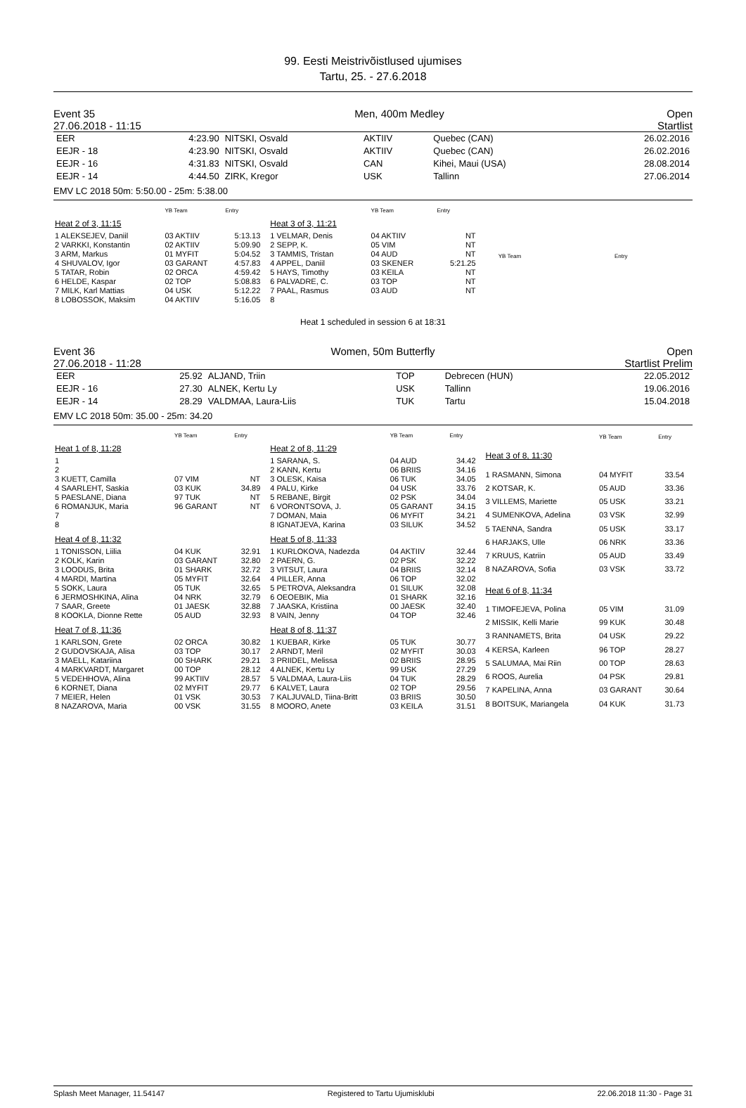99. Eesti Meistrivõistlused ujumises
Tartu, 25. - 27.6.2018
Event 35
27.06.2018 - 11:15 Men, 400m Medley Open
Startlist
| EER | 4:23.90 | NITSKI, Osvald | AKTIIV | Quebec (CAN) | 26.02.2016 |
| EEJR - 18 | 4:23.90 | NITSKI, Osvald | AKTIIV | Quebec (CAN) | 26.02.2016 |
| EEJR - 16 | 4:31.83 | NITSKI, Osvald | CAN | Kihei, Maui (USA) | 28.08.2014 |
| EEJR - 14 | 4:44.50 | ZIRK, Kregor | USK | Tallinn | 27.06.2014 |
EMV LC 2018 50m: 5:50.00 - 25m: 5:38.00
| | YB Team | Entry |
| --- | --- | --- |
| Heat 2 of 3, 11:15 | | |
| 1 ALEKSEJEV, Daniil | 03 AKTIIV | 5:13.13 |
| 2 VARKKI, Konstantin | 02 AKTIIV | 5:09.90 |
| 3 ARM, Markus | 01 MYFIT | 5:04.52 |
| 4 SHUVALOV, Igor | 03 GARANT | 4:57.83 |
| 5 TATAR, Robin | 02 ORCA | 4:59.42 |
| 6 HELDE, Kaspar | 02 TOP | 5:08.83 |
| 7 MILK, Karl Mattias | 04 USK | 5:12.22 |
| 8 LOBOSSOK, Maksim | 04 AKTIIV | 5:16.05 |
| | YB Team | Entry |
| --- | --- | --- |
| Heat 3 of 3, 11:21 | | |
| 1 VELMAR, Denis | 04 AKTIIV | NT |
| 2 SEPP, K. | 05 VIM | NT |
| 3 TAMMIS, Tristan | 04 AUD | NT |
| 4 APPEL, Daniil | 03 SKENER | 5:21.25 |
| 5 HAYS, Timothy | 03 KEILA | NT |
| 6 PALVADRE, C. | 03 TOP | NT |
| 7 PAAL, Rasmus | 03 AUD | NT |
| 8 | | |
| | YB Team | Entry |
| --- | --- | --- |
Heat 1 scheduled in session 6 at 18:31
Event 36
27.06.2018 - 11:28 Women, 50m Butterfly Open
Startlist Prelim
| EER | 25.92 | ALJAND, Triin | TOP | Debrecen (HUN) | 22.05.2012 |
| EEJR - 16 | 27.30 | ALNEK, Kertu Ly | USK | Tallinn | 19.06.2016 |
| EEJR - 14 | 28.29 | VALDMAA, Laura-Liis | TUK | Tartu | 15.04.2018 |
EMV LC 2018 50m: 35.00 - 25m: 34.20
| | YB Team | Entry |
| --- | --- | --- |
| Heat 1 of 8, 11:28 | | |
| 1 | | |
| 2 | | |
| 3 KUETT, Camilla | 07 VIM | NT |
| 4 SAARLEHT, Saskia | 03 KUK | 34.89 |
| 5 PAESLANE, Diana | 97 TUK | NT |
| 6 ROMANJUK, Maria | 96 GARANT | NT |
| 7 | | |
| 8 | | |
| Heat 4 of 8, 11:32 | | |
| 1 TONISSON, Liilia | 04 KUK | 32.91 |
| 2 KOLK, Karin | 03 GARANT | 32.80 |
| 3 LOODUS, Brita | 01 SHARK | 32.72 |
| 4 MARDI, Martina | 05 MYFIT | 32.64 |
| 5 SOKK, Laura | 05 TUK | 32.65 |
| 6 JERMOSHKINA, Alina | 04 NRK | 32.79 |
| 7 SAAR, Greete | 01 JAESK | 32.88 |
| 8 KOOKLA, Dionne Rette | 05 AUD | 32.93 |
| Heat 7 of 8, 11:36 | | |
| 1 KARLSON, Grete | 02 ORCA | 30.82 |
| 2 GUDOVSKAJA, Alisa | 03 TOP | 30.17 |
| 3 MAELL, Katariina | 00 SHARK | 29.21 |
| 4 MARKVARDT, Margaret | 00 TOP | 28.12 |
| 5 VEDEHHOVA, Alina | 99 AKTIIV | 28.57 |
| 6 KORNET, Diana | 02 MYFIT | 29.77 |
| 7 MEIER, Helen | 01 VSK | 30.53 |
| 8 NAZAROVA, Maria | 00 VSK | 31.55 |
| | YB Team | Entry |
| --- | --- | --- |
| Heat 2 of 8, 11:29 | | |
| 1 SARANA, S. | 04 AUD | 34.42 |
| 2 KANN, Kertu | 06 BRIIS | 34.16 |
| 3 OLESK, Kaisa | 06 TUK | 34.05 |
| 4 PALU, Kirke | 04 USK | 33.76 |
| 5 REBANE, Birgit | 02 PSK | 34.04 |
| 6 VORONTSOVA, J. | 05 GARANT | 34.15 |
| 7 DOMAN, Maia | 06 MYFIT | 34.21 |
| 8 IGNATJEVA, Karina | 03 SILUK | 34.52 |
| Heat 5 of 8, 11:33 | | |
| 1 KURLOKOVA, Nadezda | 04 AKTIIV | 32.44 |
| 2 PAERN, G. | 02 PSK | 32.22 |
| 3 VITSUT, Laura | 04 BRIIS | 32.14 |
| 4 PILLER, Anna | 06 TOP | 32.02 |
| 5 PETROVA, Aleksandra | 01 SILUK | 32.08 |
| 6 OEOEBIK, Mia | 01 SHARK | 32.16 |
| 7 JAASKA, Kristiina | 00 JAESK | 32.40 |
| 8 VAIN, Jenny | 04 TOP | 32.46 |
| Heat 8 of 8, 11:37 | | |
| 1 KUEBAR, Kirke | 05 TUK | 30.77 |
| 2 ARNDT, Meril | 02 MYFIT | 30.03 |
| 3 PRIIDEL, Melissa | 02 BRIIS | 28.95 |
| 4 ALNEK, Kertu Ly | 99 USK | 27.29 |
| 5 VALDMAA, Laura-Liis | 04 TUK | 28.29 |
| 6 KALVET, Laura | 02 TOP | 29.56 |
| 7 KALJUVALD, Tiina-Britt | 03 BRIIS | 30.50 |
| 8 MOORO, Anete | 03 KEILA | 31.51 |
| | YB Team | Entry |
| --- | --- | --- |
| Heat 3 of 8, 11:30 | | |
| 1 RASMANN, Simona | 04 MYFIT | 33.54 |
| 2 KOTSAR, K. | 05 AUD | 33.36 |
| 3 VILLEMS, Mariette | 05 USK | 33.21 |
| 4 SUMENKOVA, Adelina | 03 VSK | 32.99 |
| 5 TAENNA, Sandra | 05 USK | 33.17 |
| 6 HARJAKS, Ulle | 06 NRK | 33.36 |
| 7 KRUUS, Katriin | 05 AUD | 33.49 |
| 8 NAZAROVA, Sofia | 03 VSK | 33.72 |
| Heat 6 of 8, 11:34 | | |
| 1 TIMOFEJEVA, Polina | 05 VIM | 31.09 |
| 2 MISSIK, Kelli Marie | 99 KUK | 30.48 |
| 3 RANNAMETS, Brita | 04 USK | 29.22 |
| 4 KERSA, Karleen | 96 TOP | 28.27 |
| 5 SALUMAA, Mai Riin | 00 TOP | 28.63 |
| 6 ROOS, Aurelia | 04 PSK | 29.81 |
| 7 KAPELINA, Anna | 03 GARANT | 30.64 |
| 8 BOITSUK, Mariangela | 04 KUK | 31.73 |
Splash Meet Manager, 11.54147 Registered to Tartu Ujumisklubi 22.06.2018 11:30 - Page 31